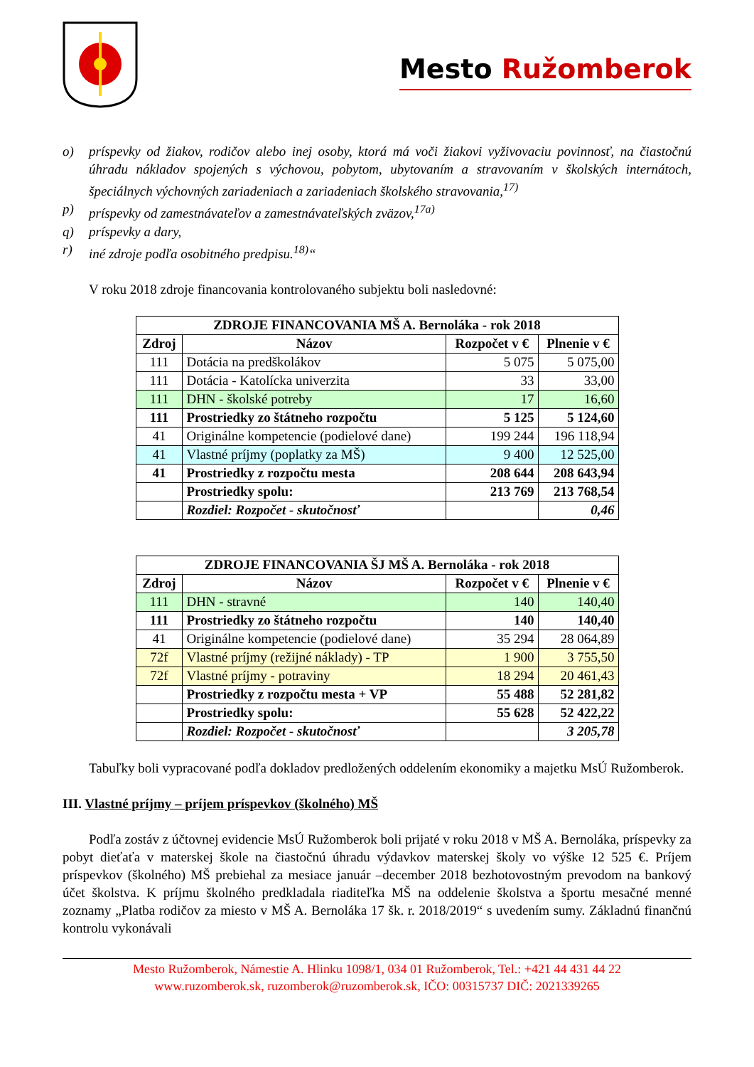Mesto Ružomberok
o) príspevky od žiakov, rodičov alebo inej osoby, ktorá má voči žiakovi vyživovaciu povinnosť, na čiastočnú úhradu nákladov spojených s výchovou, pobytom, ubytovaním a stravovaním v školských internátoch, špeciálnych výchovných zariadeniach a zariadeniach školského stravovania,<sup>17)</sup>
p) príspevky od zamestnávateľov a zamestnávateľských zväzov,<sup>17a)</sup>
q) príspevky a dary,
r) iné zdroje podľa osobitného predpisu.<sup>18)</sup>“
V roku 2018 zdroje financovania kontrolovaného subjektu boli nasledovné:
| ZDROJE FINANCOVANIA MŠ A. Bernoláka - rok 2018 | | | |
| --- | --- | --- | --- |
| Zdroj | Názov | Rozpočet v € | Plnenie v € |
| 111 | Dotácia na predškolákov | 5 075 | 5 075,00 |
| 111 | Dotácia - Katolícka univerzita | 33 | 33,00 |
| 111 | DHN - školské potreby | 17 | 16,60 |
| 111 | Prostriedky zo štátneho rozpočtu | 5 125 | 5 124,60 |
| 41 | Originálne kompetencie (podielové dane) | 199 244 | 196 118,94 |
| 41 | Vlastné príjmy (poplatky za MŠ) | 9 400 | 12 525,00 |
| 41 | Prostriedky z rozpočtu mesta | 208 644 | 208 643,94 |
| | Prostriedky spolu: | 213 769 | 213 768,54 |
| | Rozdiel: Rozpočet - skutočnosť | | 0,46 |
| ZDROJE FINANCOVANIA ŠJ MŠ A. Bernoláka - rok 2018 | | | |
| --- | --- | --- | --- |
| Zdroj | Názov | Rozpočet v € | Plnenie v € |
| 111 | DHN - stravné | 140 | 140,40 |
| 111 | Prostriedky zo štátneho rozpočtu | 140 | 140,40 |
| 41 | Originálne kompetencie (podielové dane) | 35 294 | 28 064,89 |
| 72f | Vlastné príjmy (režijné náklady) - TP | 1 900 | 3 755,50 |
| 72f | Vlastné príjmy - potraviny | 18 294 | 20 461,43 |
| | Prostriedky z rozpočtu mesta + VP | 55 488 | 52 281,82 |
| | Prostriedky spolu: | 55 628 | 52 422,22 |
| | Rozdiel: Rozpočet - skutočnosť | | 3 205,78 |
Tabuľky boli vypracované podľa dokladov predložených oddelením ekonomiky a majetku MsÚ Ružomberok.
III. Vlastné príjmy – príjem príspevkov (školného) MŠ
Podľa zostáv z účtovnej evidencie MsÚ Ružomberok boli prijaté v roku 2018 v MŠ A. Bernoláka, príspevky za pobyt dieťaťa v materskej škole na čiastočnú úhradu výdavkov materskej školy vo výške 12 525 €. Príjem príspevkov (školného) MŠ prebiehal za mesiace január –december 2018 bezhotovostným prevodom na bankový účet školstva. K príjmu školného predkladala riaditeľka MŠ na oddelenie školstva a športu mesačné menné zoznamy „Platba rodičov za miesto v MŠ A. Bernoláka 17 šk. r. 2018/2019“ s uvedením sumy. Základnú finančnú kontrolu vykonávali
Mesto Ružomberok, Námestie A. Hlinku 1098/1, 034 01 Ružomberok, Tel.: +421 44 431 44 22
www.ruzomberok.sk, ruzomberok@ruzomberok.sk, IČO: 00315737 DIČ: 2021339265